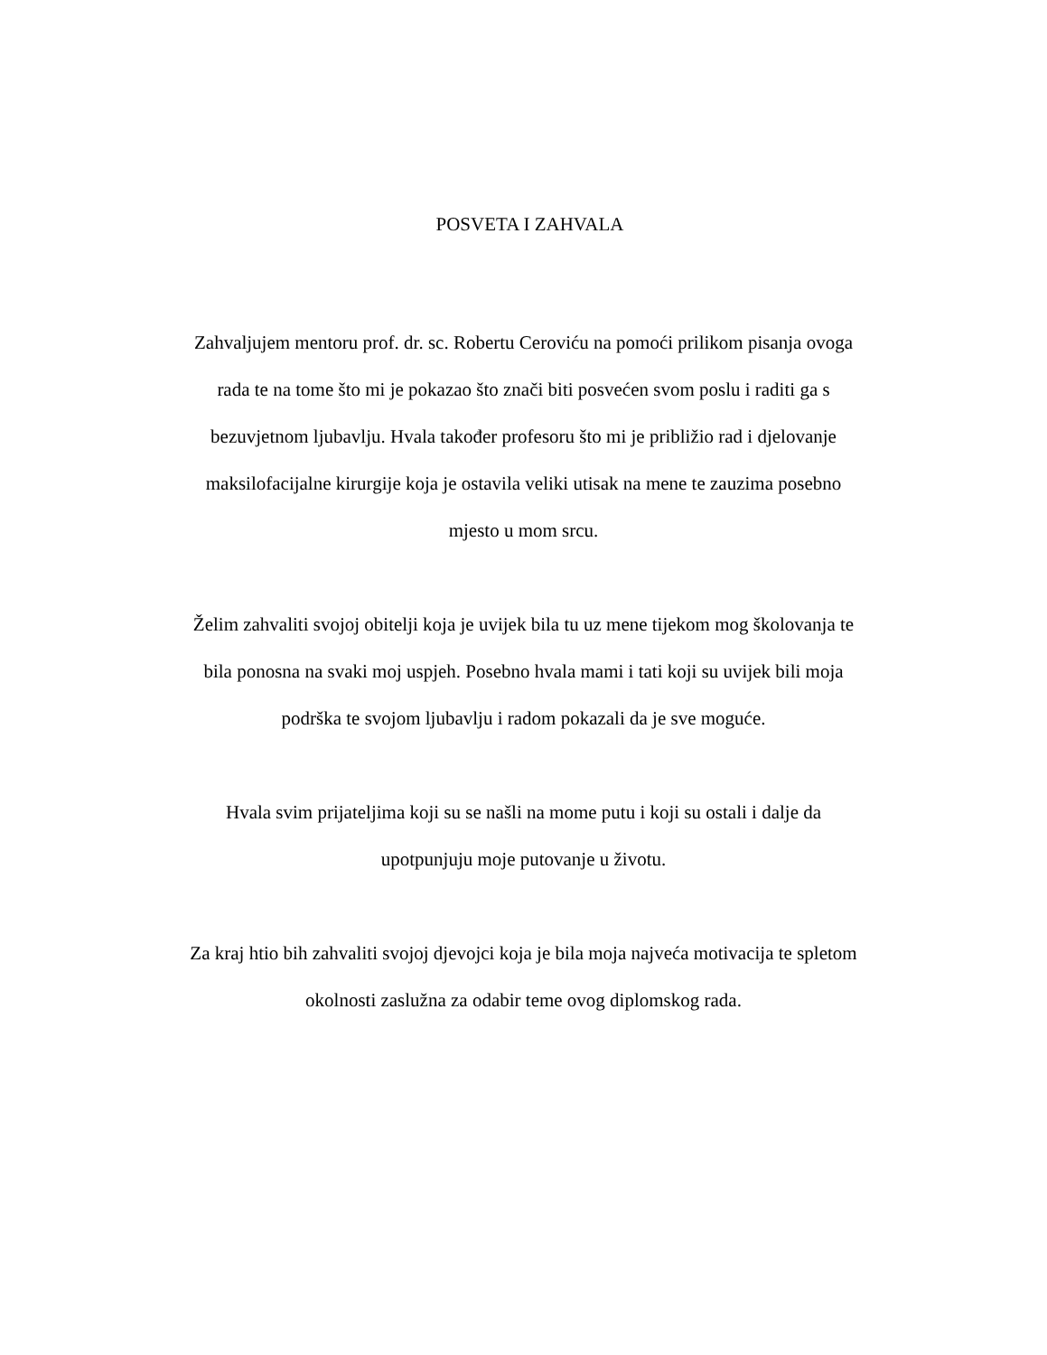POSVETA I ZAHVALA
Zahvaljujem mentoru prof. dr. sc. Robertu Ceroviću na pomoći prilikom pisanja ovoga
rada te na tome što mi je pokazao što znači biti posvećen svom poslu i raditi ga s
bezuvjetnom ljubavlju. Hvala također profesoru što mi je približio rad i djelovanje
maksilofacijalne kirurgije koja je ostavila veliki utisak na mene te zauzima posebno
mjesto u mom srcu.
Želim zahvaliti svojoj obitelji koja je uvijek bila tu uz mene tijekom mog školovanja te
bila ponosna na svaki moj uspjeh. Posebno hvala mami i tati koji su uvijek bili moja
podrška te svojom ljubavlju i radom pokazali da je sve moguće.
Hvala svim prijateljima koji su se našli na mome putu i koji su ostali i dalje da
upotpunjuju moje putovanje u životu.
Za kraj htio bih zahvaliti svojoj djevojci koja je bila moja najveća motivacija te spletom
okolnosti zaslužna za odabir teme ovog diplomskog rada.